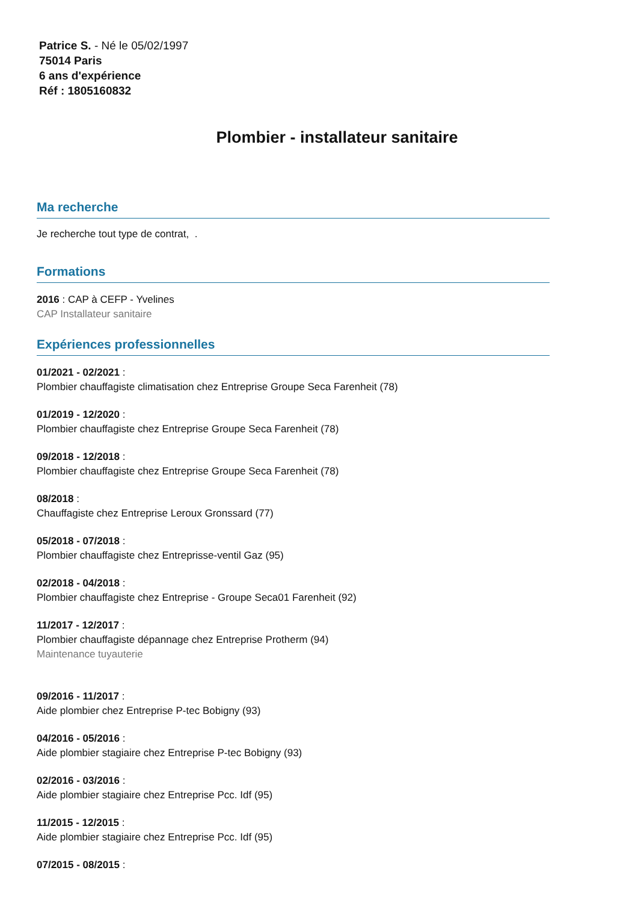Patrice S. - Né le 05/02/1997
75014 Paris
6 ans d'expérience
Réf : 1805160832
Plombier - installateur sanitaire
Ma recherche
Je recherche tout type de contrat, .
Formations
2016 : CAP à CEFP - Yvelines
CAP Installateur sanitaire
Expériences professionnelles
01/2021 - 02/2021 :
Plombier chauffagiste climatisation chez Entreprise Groupe Seca Farenheit (78)
01/2019 - 12/2020 :
Plombier chauffagiste chez Entreprise Groupe Seca Farenheit (78)
09/2018 - 12/2018 :
Plombier chauffagiste chez Entreprise Groupe Seca Farenheit (78)
08/2018 :
Chauffagiste chez Entreprise Leroux Gronssard (77)
05/2018 - 07/2018 :
Plombier chauffagiste chez Entreprisse-ventil Gaz (95)
02/2018 - 04/2018 :
Plombier chauffagiste chez Entreprise - Groupe Seca01 Farenheit (92)
11/2017 - 12/2017 :
Plombier chauffagiste dépannage chez Entreprise Protherm (94)
Maintenance tuyauterie
09/2016 - 11/2017 :
Aide plombier chez Entreprise P-tec Bobigny (93)
04/2016 - 05/2016 :
Aide plombier stagiaire chez Entreprise P-tec Bobigny (93)
02/2016 - 03/2016 :
Aide plombier stagiaire chez Entreprise Pcc. Idf (95)
11/2015 - 12/2015 :
Aide plombier stagiaire chez Entreprise Pcc. Idf (95)
07/2015 - 08/2015 :